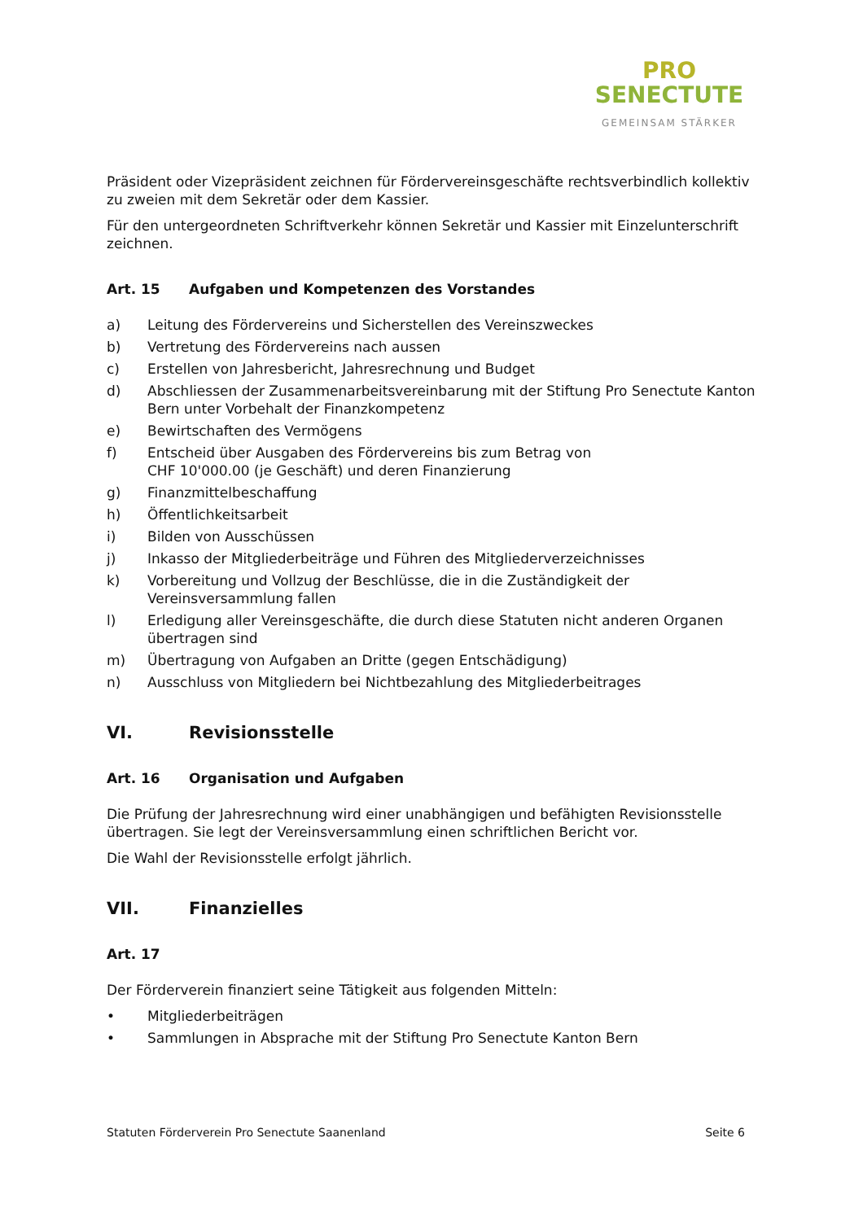PRO
SENECTUTE
GEMEINSAM STÄRKER
Präsident oder Vizepräsident zeichnen für Fördervereinsgeschäfte rechtsverbindlich kollektiv zu zweien mit dem Sekretär oder dem Kassier.
Für den untergeordneten Schriftverkehr können Sekretär und Kassier mit Einzelunterschrift zeichnen.
Art. 15 Aufgaben und Kompetenzen des Vorstandes
a) Leitung des Fördervereins und Sicherstellen des Vereinszweckes
b) Vertretung des Fördervereins nach aussen
c) Erstellen von Jahresbericht, Jahresrechnung und Budget
d) Abschliessen der Zusammenarbeitsvereinbarung mit der Stiftung Pro Senectute Kanton Bern unter Vorbehalt der Finanzkompetenz
e) Bewirtschaften des Vermögens
f) Entscheid über Ausgaben des Fördervereins bis zum Betrag von
CHF 10'000.00 (je Geschäft) und deren Finanzierung
g) Finanzmittelbeschaffung
h) Öffentlichkeitsarbeit
i) Bilden von Ausschüssen
j) Inkasso der Mitgliederbeiträge und Führen des Mitgliederverzeichnisses
k) Vorbereitung und Vollzug der Beschlüsse, die in die Zuständigkeit der Vereinsversammlung fallen
l) Erledigung aller Vereinsgeschäfte, die durch diese Statuten nicht anderen Organen übertragen sind
m) Übertragung von Aufgaben an Dritte (gegen Entschädigung)
n) Ausschluss von Mitgliedern bei Nichtbezahlung des Mitgliederbeitrages
VI. Revisionsstelle
Art. 16 Organisation und Aufgaben
Die Prüfung der Jahresrechnung wird einer unabhängigen und befähigten Revisionsstelle übertragen. Sie legt der Vereinsversammlung einen schriftlichen Bericht vor.
Die Wahl der Revisionsstelle erfolgt jährlich.
VII. Finanzielles
Art. 17
Der Förderverein finanziert seine Tätigkeit aus folgenden Mitteln:
• Mitgliederbeiträgen
• Sammlungen in Absprache mit der Stiftung Pro Senectute Kanton Bern
Statuten Förderverein Pro Senectute Saanenland Seite 6